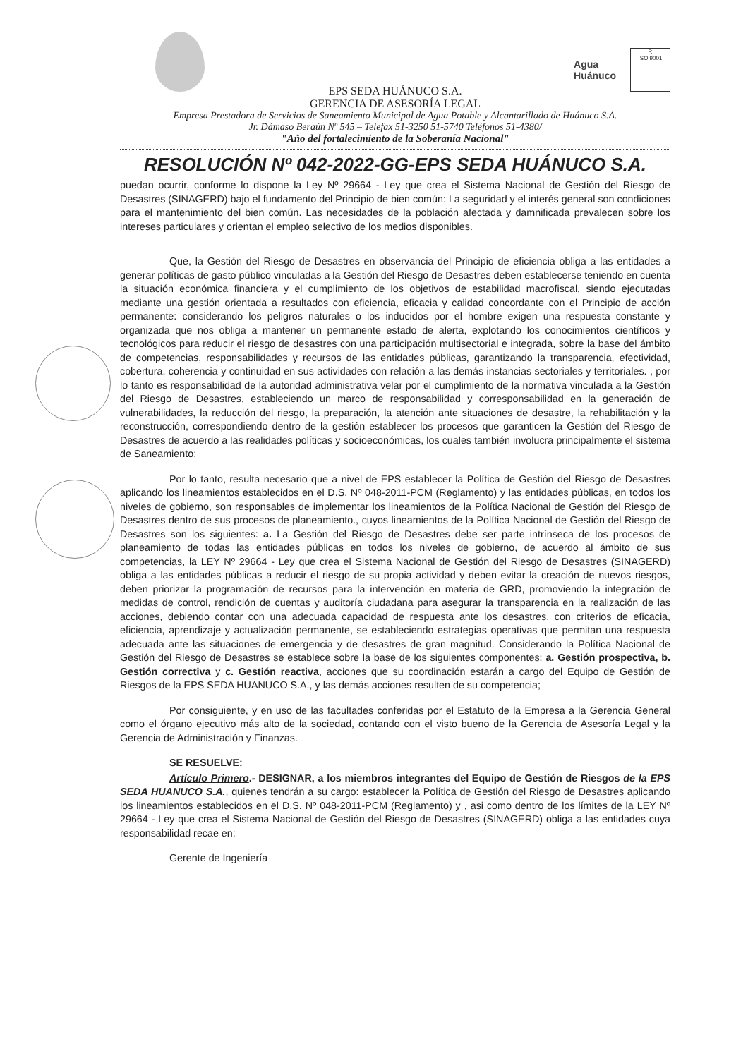Agua
Huánuco
R
ISO 9001
EPS SEDA HUÁNUCO S.A.
GERENCIA DE ASESORÍA LEGAL
Empresa Prestadora de Servicios de Saneamiento Municipal de Agua Potable y Alcantarillado de Huánuco S.A.
Jr. Dámaso Beraún Nº 545 – Telefax 51-3250 51-5740 Teléfonos 51-4380/
"Año del fortalecimiento de la Soberanía Nacional"
RESOLUCIÓN Nº 042-2022-GG-EPS SEDA HUÁNUCO S.A.
puedan ocurrir, conforme lo dispone la Ley Nº 29664 - Ley que crea el Sistema Nacional de Gestión del Riesgo de Desastres (SINAGERD) bajo el fundamento del Principio de bien común: La seguridad y el interés general son condiciones para el mantenimiento del bien común. Las necesidades de la población afectada y damnificada prevalecen sobre los intereses particulares y orientan el empleo selectivo de los medios disponibles.
Que, la Gestión del Riesgo de Desastres en observancia del Principio de eficiencia obliga a las entidades a generar políticas de gasto público vinculadas a la Gestión del Riesgo de Desastres deben establecerse teniendo en cuenta la situación económica financiera y el cumplimiento de los objetivos de estabilidad macrofiscal, siendo ejecutadas mediante una gestión orientada a resultados con eficiencia, eficacia y calidad concordante con el Principio de acción permanente: considerando los peligros naturales o los inducidos por el hombre exigen una respuesta constante y organizada que nos obliga a mantener un permanente estado de alerta, explotando los conocimientos científicos y tecnológicos para reducir el riesgo de desastres con una participación multisectorial e integrada, sobre la base del ámbito de competencias, responsabilidades y recursos de las entidades públicas, garantizando la transparencia, efectividad, cobertura, coherencia y continuidad en sus actividades con relación a las demás instancias sectoriales y territoriales. , por lo tanto es responsabilidad de la autoridad administrativa velar por el cumplimiento de la normativa vinculada a la Gestión del Riesgo de Desastres, estableciendo un marco de responsabilidad y corresponsabilidad en la generación de vulnerabilidades, la reducción del riesgo, la preparación, la atención ante situaciones de desastre, la rehabilitación y la reconstrucción, correspondiendo dentro de la gestión establecer los procesos que garanticen la Gestión del Riesgo de Desastres de acuerdo a las realidades políticas y socioeconómicas, los cuales también involucra principalmente el sistema de Saneamiento;
Por lo tanto, resulta necesario que a nivel de EPS establecer la Política de Gestión del Riesgo de Desastres aplicando los lineamientos establecidos en el D.S. Nº 048-2011-PCM (Reglamento) y las entidades públicas, en todos los niveles de gobierno, son responsables de implementar los lineamientos de la Política Nacional de Gestión del Riesgo de Desastres dentro de sus procesos de planeamiento., cuyos lineamientos de la Política Nacional de Gestión del Riesgo de Desastres son los siguientes: a. La Gestión del Riesgo de Desastres debe ser parte intrínseca de los procesos de planeamiento de todas las entidades públicas en todos los niveles de gobierno, de acuerdo al ámbito de sus competencias, la LEY Nº 29664 - Ley que crea el Sistema Nacional de Gestión del Riesgo de Desastres (SINAGERD) obliga a las entidades públicas a reducir el riesgo de su propia actividad y deben evitar la creación de nuevos riesgos, deben priorizar la programación de recursos para la intervención en materia de GRD, promoviendo la integración de medidas de control, rendición de cuentas y auditoría ciudadana para asegurar la transparencia en la realización de las acciones, debiendo contar con una adecuada capacidad de respuesta ante los desastres, con criterios de eficacia, eficiencia, aprendizaje y actualización permanente, se estableciendo estrategias operativas que permitan una respuesta adecuada ante las situaciones de emergencia y de desastres de gran magnitud. Considerando la Política Nacional de Gestión del Riesgo de Desastres se establece sobre la base de los siguientes componentes: a. Gestión prospectiva, b. Gestión correctiva y c. Gestión reactiva, acciones que su coordinación estarán a cargo del Equipo de Gestión de Riesgos de la EPS SEDA HUANUCO S.A., y las demás acciones resulten de su competencia;
Por consiguiente, y en uso de las facultades conferidas por el Estatuto de la Empresa a la Gerencia General como el órgano ejecutivo más alto de la sociedad, contando con el visto bueno de la Gerencia de Asesoría Legal y la Gerencia de Administración y Finanzas.
SE RESUELVE:
Artículo Primero.- DESIGNAR, a los miembros integrantes del Equipo de Gestión de Riesgos de la EPS SEDA HUANUCO S.A., quienes tendrán a su cargo: establecer la Política de Gestión del Riesgo de Desastres aplicando los lineamientos establecidos en el D.S. Nº 048-2011-PCM (Reglamento) y , asi como dentro de los límites de la LEY Nº 29664 - Ley que crea el Sistema Nacional de Gestión del Riesgo de Desastres (SINAGERD) obliga a las entidades cuya responsabilidad recae en:
Gerente de Ingeniería